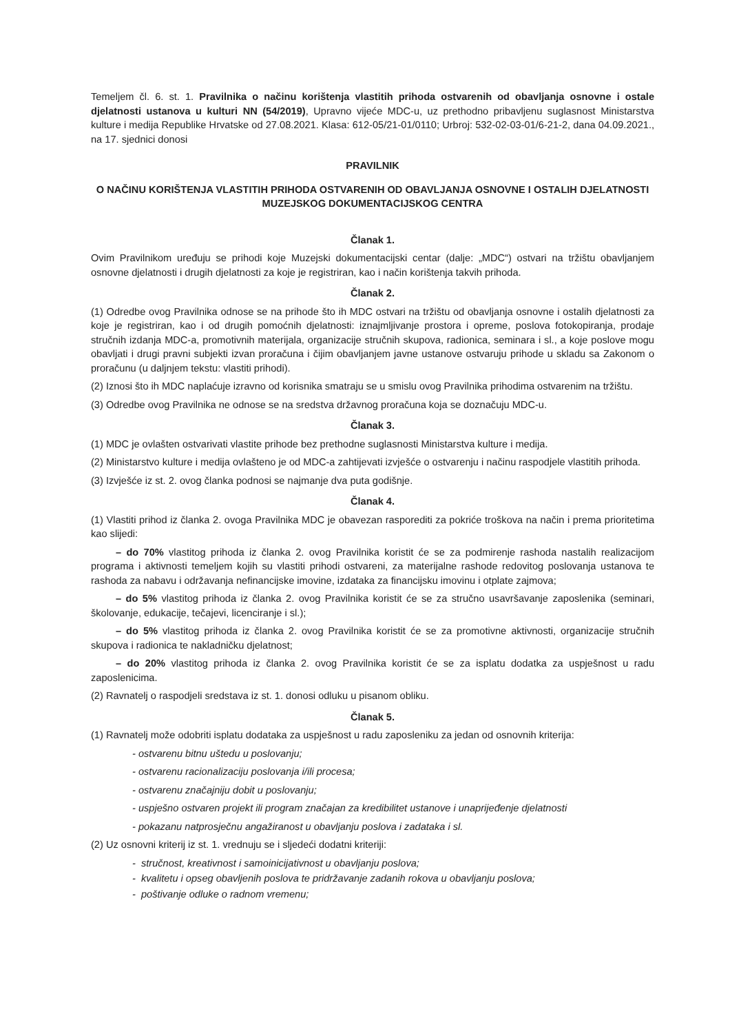Temeljem čl. 6. st. 1. Pravilnika o načinu korištenja vlastitih prihoda ostvarenih od obavljanja osnovne i ostale djelatnosti ustanova u kulturi NN (54/2019), Upravno vijeće MDC-u, uz prethodno pribavljenu suglasnost Ministarstva kulture i medija Republike Hrvatske od 27.08.2021. Klasa: 612-05/21-01/0110; Urbroj: 532-02-03-01/6-21-2, dana 04.09.2021., na 17. sjednici donosi
PRAVILNIK
O NAČINU KORIŠTENJA VLASTITIH PRIHODA OSTVARENIH OD OBAVLJANJA OSNOVNE I OSTALIH DJELATNOSTI MUZEJSKOG DOKUMENTACIJSKOG CENTRA
Članak 1.
Ovim Pravilnikom uređuju se prihodi koje Muzejski dokumentacijski centar (dalje: „MDC“) ostvari na tržištu obavljanjem osnovne djelatnosti i drugih djelatnosti za koje je registriran, kao i način korištenja takvih prihoda.
Članak 2.
(1) Odredbe ovog Pravilnika odnose se na prihode što ih MDC ostvari na tržištu od obavljanja osnovne i ostalih djelatnosti za koje je registriran, kao i od drugih pomoćnih djelatnosti: iznajmljivanje prostora i opreme, poslova fotokopiranja, prodaje stručnih izdanja MDC-a, promotivnih materijala, organizacije stručnih skupova, radionica, seminara i sl., a koje poslove mogu obavljati i drugi pravni subjekti izvan proračuna i čijim obavljanjem javne ustanove ostvaruju prihode u skladu sa Zakonom o proračunu (u daljnjem tekstu: vlastiti prihodi).
(2) Iznosi što ih MDC naplaćuje izravno od korisnika smatraju se u smislu ovog Pravilnika prihodima ostvarenim na tržištu.
(3) Odredbe ovog Pravilnika ne odnose se na sredstva državnog proračuna koja se doznačuju MDC-u.
Članak 3.
(1) MDC je ovlašten ostvarivati vlastite prihode bez prethodne suglasnosti Ministarstva kulture i medija.
(2) Ministarstvo kulture i medija ovlašteno je od MDC-a zahtijevati izvješće o ostvarenju i načinu raspodjele vlastitih prihoda.
(3) Izvješće iz st. 2. ovog članka podnosi se najmanje dva puta godišnje.
Članak 4.
(1) Vlastiti prihod iz članka 2. ovoga Pravilnika MDC je obavezan rasporediti za pokriće troškova na način i prema prioritetima kao slijedi:
– do 70% vlastitog prihoda iz članka 2. ovog Pravilnika koristit će se za podmirenje rashoda nastalih realizacijom programa i aktivnosti temeljem kojih su vlastiti prihodi ostvareni, za materijalne rashode redovitog poslovanja ustanova te rashoda za nabavu i održavanja nefinancijske imovine, izdataka za financijsku imovinu i otplate zajmova;
– do 5% vlastitog prihoda iz članka 2. ovog Pravilnika koristit će se za stručno usavršavanje zaposlenika (seminari, školovanje, edukacije, tečajevi, licenciranje i sl.);
– do 5% vlastitog prihoda iz članka 2. ovog Pravilnika koristit će se za promotivne aktivnosti, organizacije stručnih skupova i radionica te nakladničku djelatnost;
– do 20% vlastitog prihoda iz članka 2. ovog Pravilnika koristit će se za isplatu dodatka za uspješnost u radu zaposlenicima.
(2) Ravnatelj o raspodjeli sredstava iz st. 1. donosi odluku u pisanom obliku.
Članak 5.
(1) Ravnatelj može odobriti isplatu dodataka za uspješnost u radu zaposleniku za jedan od osnovnih kriterija:
- ostvarenu bitnu uštedu u poslovanju;
- ostvarenu racionalizaciju poslovanja i/ili procesa;
- ostvarenu značajniju dobit u poslovanju;
- uspješno ostvaren projekt ili program značajan za kredibilitet ustanove i unaprijeđenje djelatnosti
- pokazanu natprosječnu angažiranost u obavljanju poslova i zadataka i sl.
(2) Uz osnovni kriterij iz st. 1. vrednuju se i sljedeći dodatni kriteriji:
- stručnost, kreativnost i samoinicijativnost u obavljanju poslova;
- kvalitetu i opseg obavljenih poslova te pridržavanje zadanih rokova u obavljanju poslova;
- poštivanje odluke o radnom vremenu;